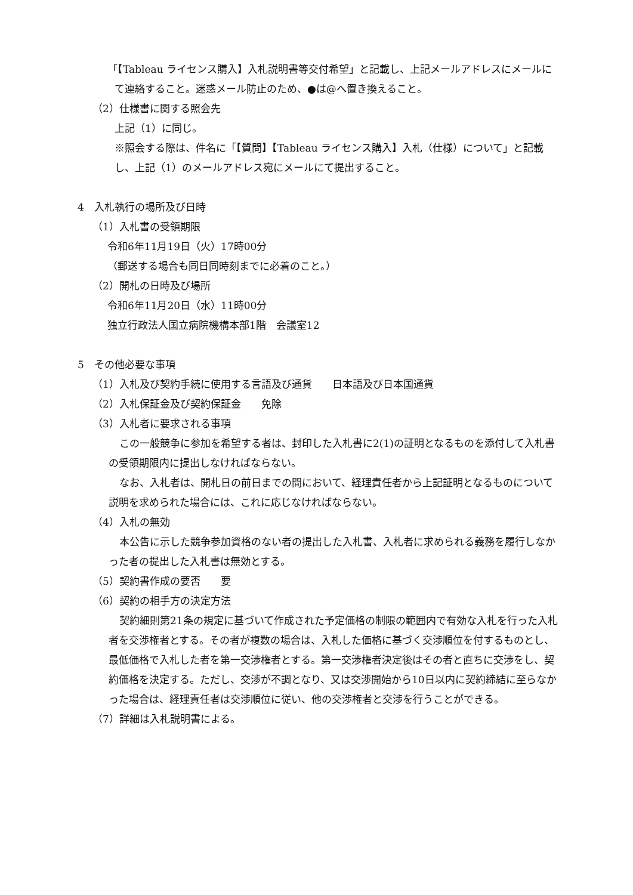「【Tableau ライセンス購入】入札説明書等交付希望」と記載し、上記メールアドレスにメールにて連絡すること。迷惑メール防止のため、●は@へ置き換えること。
（2）仕様書に関する照会先
上記（1）に同じ。
※照会する際は、件名に「【質問】【Tableau ライセンス購入】入札（仕様）について」と記載し、上記（1）のメールアドレス宛にメールにて提出すること。
4　入札執行の場所及び日時
（1）入札書の受領期限
令和6年11月19日（火）17時00分
（郵送する場合も同日同時刻までに必着のこと。）
（2）開札の日時及び場所
令和6年11月20日（水）11時00分
独立行政法人国立病院機構本部1階　会議室12
5　その他必要な事項
（1）入札及び契約手続に使用する言語及び通貨　　日本語及び日本国通貨
（2）入札保証金及び契約保証金　　免除
（3）入札者に要求される事項
この一般競争に参加を希望する者は、封印した入札書に2(1)の証明となるものを添付して入札書の受領期限内に提出しなければならない。
なお、入札者は、開札日の前日までの間において、経理責任者から上記証明となるものについて説明を求められた場合には、これに応じなければならない。
（4）入札の無効
本公告に示した競争参加資格のない者の提出した入札書、入札者に求められる義務を履行しなかった者の提出した入札書は無効とする。
（5）契約書作成の要否　　要
（6）契約の相手方の決定方法
契約細則第21条の規定に基づいて作成された予定価格の制限の範囲内で有効な入札を行った入札者を交渉権者とする。その者が複数の場合は、入札した価格に基づく交渉順位を付するものとし、最低価格で入札した者を第一交渉権者とする。第一交渉権者決定後はその者と直ちに交渉をし、契約価格を決定する。ただし、交渉が不調となり、又は交渉開始から10日以内に契約締結に至らなかった場合は、経理責任者は交渉順位に従い、他の交渉権者と交渉を行うことができる。
（7）詳細は入札説明書による。